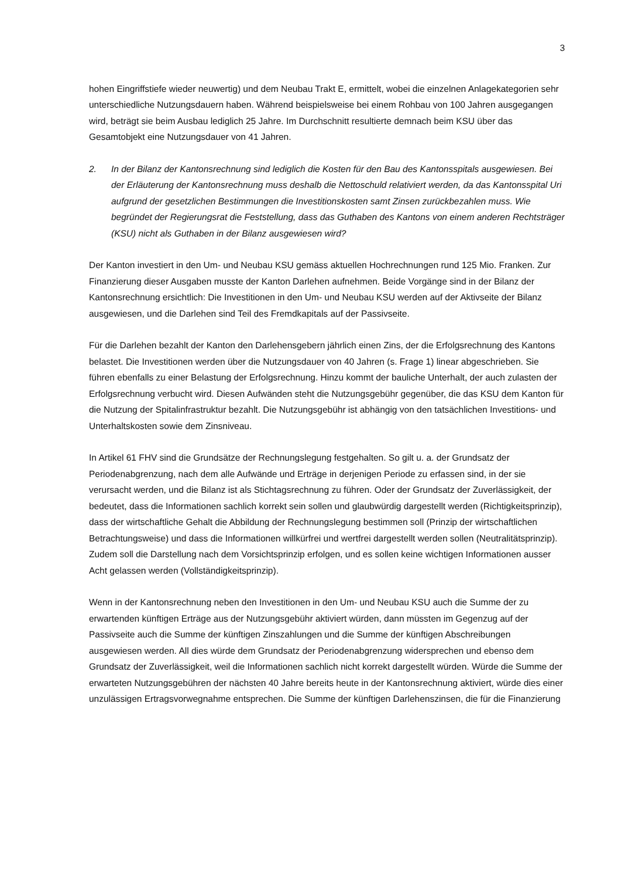3
hohen Eingriffstiefe wieder neuwertig) und dem Neubau Trakt E, ermittelt, wobei die einzelnen Anlagekategorien sehr unterschiedliche Nutzungsdauern haben. Während beispielsweise bei einem Rohbau von 100 Jahren ausgegangen wird, beträgt sie beim Ausbau lediglich 25 Jahre. Im Durchschnitt resultierte demnach beim KSU über das Gesamtobjekt eine Nutzungsdauer von 41 Jahren.
2. In der Bilanz der Kantonsrechnung sind lediglich die Kosten für den Bau des Kantonsspitals ausgewiesen. Bei der Erläuterung der Kantonsrechnung muss deshalb die Nettoschuld relativiert werden, da das Kantonsspital Uri aufgrund der gesetzlichen Bestimmungen die Investitionskosten samt Zinsen zurückbezahlen muss. Wie begründet der Regierungsrat die Feststellung, dass das Guthaben des Kantons von einem anderen Rechtsträger (KSU) nicht als Guthaben in der Bilanz ausgewiesen wird?
Der Kanton investiert in den Um- und Neubau KSU gemäss aktuellen Hochrechnungen rund 125 Mio. Franken. Zur Finanzierung dieser Ausgaben musste der Kanton Darlehen aufnehmen. Beide Vorgänge sind in der Bilanz der Kantonsrechnung ersichtlich: Die Investitionen in den Um- und Neubau KSU werden auf der Aktivseite der Bilanz ausgewiesen, und die Darlehen sind Teil des Fremdkapitals auf der Passivseite.
Für die Darlehen bezahlt der Kanton den Darlehensgebern jährlich einen Zins, der die Erfolgsrechnung des Kantons belastet. Die Investitionen werden über die Nutzungsdauer von 40 Jahren (s. Frage 1) linear abgeschrieben. Sie führen ebenfalls zu einer Belastung der Erfolgsrechnung. Hinzu kommt der bauliche Unterhalt, der auch zulasten der Erfolgsrechnung verbucht wird. Diesen Aufwänden steht die Nutzungsgebühr gegenüber, die das KSU dem Kanton für die Nutzung der Spitalinfrastruktur bezahlt. Die Nutzungsgebühr ist abhängig von den tatsächlichen Investitions- und Unterhaltskosten sowie dem Zinsniveau.
In Artikel 61 FHV sind die Grundsätze der Rechnungslegung festgehalten. So gilt u. a. der Grundsatz der Periodenabgrenzung, nach dem alle Aufwände und Erträge in derjenigen Periode zu erfassen sind, in der sie verursacht werden, und die Bilanz ist als Stichtagsrechnung zu führen. Oder der Grundsatz der Zuverlässigkeit, der bedeutet, dass die Informationen sachlich korrekt sein sollen und glaubwürdig dargestellt werden (Richtigkeitsprinzip), dass der wirtschaftliche Gehalt die Abbildung der Rechnungslegung bestimmen soll (Prinzip der wirtschaftlichen Betrachtungsweise) und dass die Informationen willkürfrei und wertfrei dargestellt werden sollen (Neutralitätsprinzip). Zudem soll die Darstellung nach dem Vorsichtsprinzip erfolgen, und es sollen keine wichtigen Informationen ausser Acht gelassen werden (Vollständigkeitsprinzip).
Wenn in der Kantonsrechnung neben den Investitionen in den Um- und Neubau KSU auch die Summe der zu erwartenden künftigen Erträge aus der Nutzungsgebühr aktiviert würden, dann müssten im Gegenzug auf der Passivseite auch die Summe der künftigen Zinszahlungen und die Summe der künftigen Abschreibungen ausgewiesen werden. All dies würde dem Grundsatz der Periodenabgrenzung widersprechen und ebenso dem Grundsatz der Zuverlässigkeit, weil die Informationen sachlich nicht korrekt dargestellt würden. Würde die Summe der erwarteten Nutzungsgebühren der nächsten 40 Jahre bereits heute in der Kantonsrechnung aktiviert, würde dies einer unzulässigen Ertragsvorwegnahme entsprechen. Die Summe der künftigen Darlehenszinsen, die für die Finanzierung